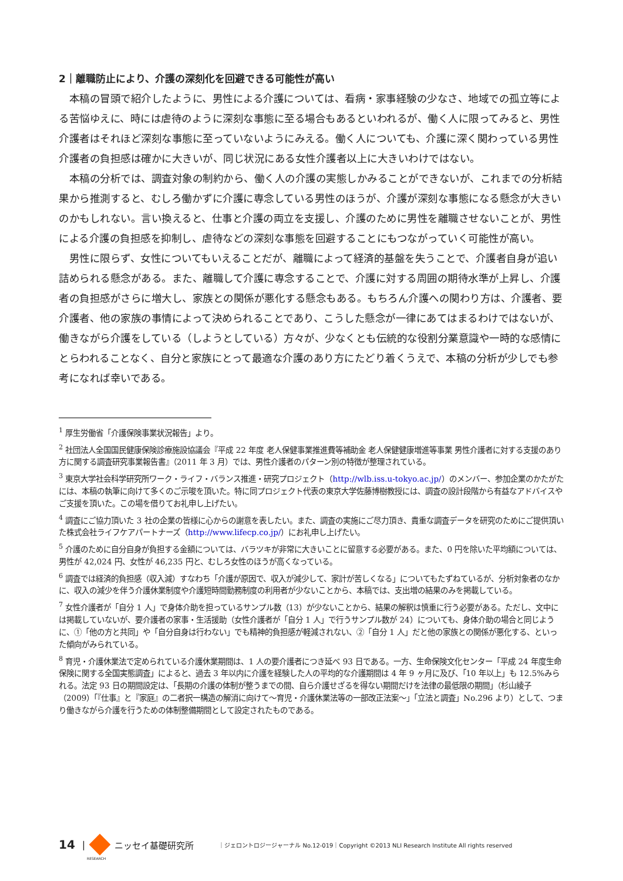2｜離職防止により、介護の深刻化を回避できる可能性が高い
本稿の冒頭で紹介したように、男性による介護については、看病・家事経験の少なさ、地域での孤立等による苦悩ゆえに、時には虐待のように深刻な事態に至る場合もあるといわれるが、働く人に限ってみると、男性介護者はそれほど深刻な事態に至っていないようにみえる。働く人についても、介護に深く関わっている男性介護者の負担感は確かに大きいが、同じ状況にある女性介護者以上に大きいわけではない。
本稿の分析では、調査対象の制約から、働く人の介護の実態しかみることができないが、これまでの分析結果から推測すると、むしろ働かずに介護に専念している男性のほうが、介護が深刻な事態になる懸念が大きいのかもしれない。言い換えると、仕事と介護の両立を支援し、介護のために男性を離職させないことが、男性による介護の負担感を抑制し、虐待などの深刻な事態を回避することにもつながっていく可能性が高い。
男性に限らず、女性についてもいえることだが、離職によって経済的基盤を失うことで、介護者自身が追い詰められる懸念がある。また、離職して介護に専念することで、介護に対する周囲の期待水準が上昇し、介護者の負担感がさらに増大し、家族との関係が悪化する懸念もある。もちろん介護への関わり方は、介護者、要介護者、他の家族の事情によって決められることであり、こうした懸念が一律にあてはまるわけではないが、働きながら介護をしている（しようとしている）方々が、少なくとも伝統的な役割分業意識や一時的な感情にとらわれることなく、自分と家族にとって最適な介護のあり方にたどり着くうえで、本稿の分析が少しでも参考になれば幸いである。
<sup>1</sup> 厚生労働省「介護保険事業状況報告」より。
<sup>2</sup> 社団法人全国国民健康保険診療施設協議会『平成 22 年度 老人保健事業推進費等補助金 老人保健健康増進等事業 男性介護者に対する支援のあり方に関する調査研究事業報告書』（2011 年 3 月）では、男性介護者のパターン別の特徴が整理されている。
<sup>3</sup> 東京大学社会科学研究所ワーク・ライフ・バランス推進・研究プロジェクト（http://wlb.iss.u-tokyo.ac.jp/）のメンバー、参加企業のかたがたには、本稿の執筆に向けて多くのご示唆を頂いた。特に同プロジェクト代表の東京大学佐藤博樹教授には、調査の設計段階から有益なアドバイスやご支援を頂いた。この場を借りてお礼申し上げたい。
<sup>4</sup> 調査にご協力頂いた 3 社の企業の皆様に心からの謝意を表したい。また、調査の実施にご尽力頂き、貴重な調査データを研究のためにご提供頂いた株式会社ライフケアパートナーズ（http://www.lifecp.co.jp/）にお礼申し上げたい。
<sup>5</sup> 介護のために自分自身が負担する金額については、バラツキが非常に大きいことに留意する必要がある。また、0 円を除いた平均額については、男性が 42,024 円、女性が 46,235 円と、むしろ女性のほうが高くなっている。
<sup>6</sup> 調査では経済的負担感（収入減）すなわち「介護が原因で、収入が減少して、家計が苦しくなる」についてもたずねているが、分析対象者のなかに、収入の減少を伴う介護休業制度や介護短時間勤務制度の利用者が少ないことから、本稿では、支出増の結果のみを掲載している。
<sup>7</sup> 女性介護者が「自分 1 人」で身体介助を担っているサンプル数（13）が少ないことから、結果の解釈は慎重に行う必要がある。ただし、文中には掲載していないが、要介護者の家事・生活援助（女性介護者が「自分 1 人」で行うサンプル数が 24）についても、身体介助の場合と同じように、①「他の方と共同」や「自分自身は行わない」でも精神的負担感が軽減されない、②「自分 1 人」だと他の家族との関係が悪化する、といった傾向がみられている。
<sup>8</sup> 育児・介護休業法で定められている介護休業期間は、1 人の要介護者につき延べ 93 日である。一方、生命保険文化センター「平成 24 年度生命保険に関する全国実態調査」によると、過去 3 年以内に介護を経験した人の平均的な介護期間は 4 年 9 ヶ月に及び、「10 年以上」も 12.5%みられる。法定 93 日の期間設定は、「長期の介護の体制が整うまでの間、自ら介護せざるを得ない期間だけを法律の最低限の期間」（杉山綾子（2009）「『仕事』と『家庭』の二者択一構造の解消に向けて～育児・介護休業法等の一部改正法案～」「立法と調査」No.296 より）として、つまり働きながら介護を行うための体制整備期間として設定されたものである。
14 | ニッセイ基礎研究所 ｜ジェロントロジージャーナル No.12-019｜Copyright ©2013 NLI Research Institute All rights reserved
RESEARCH